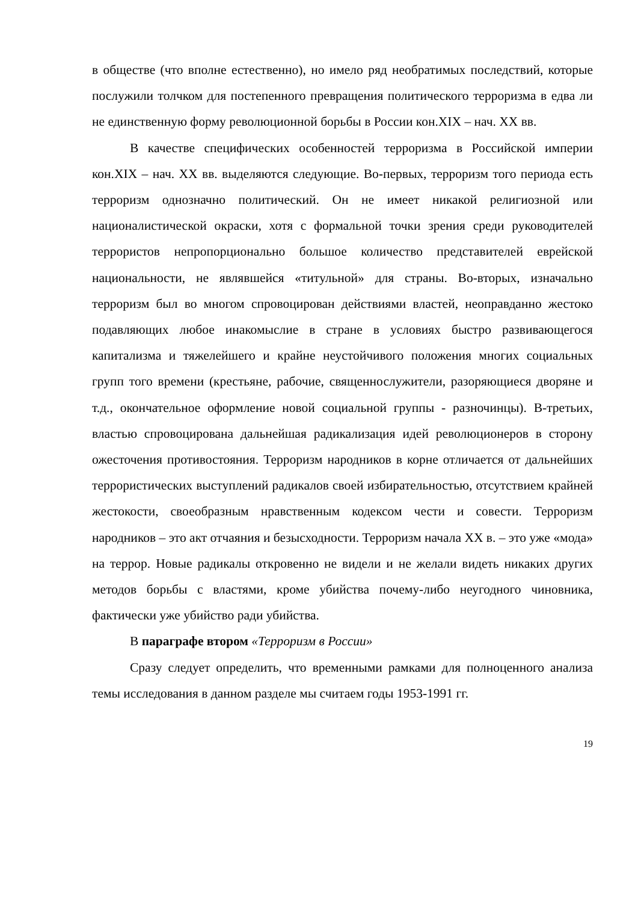в обществе (что вполне естественно), но имело ряд необратимых последствий, которые послужили толчком для постепенного превращения политического терроризма в едва ли не единственную форму революционной борьбы в России кон.XIX – нач. XX вв.
В качестве специфических особенностей терроризма в Российской империи кон.XIX – нач. XX вв. выделяются следующие. Во-первых, терроризм того периода есть терроризм однозначно политический. Он не имеет никакой религиозной или националистической окраски, хотя с формальной точки зрения среди руководителей террористов непропорционально большое количество представителей еврейской национальности, не являвшейся «титульной» для страны. Во-вторых, изначально терроризм был во многом спровоцирован действиями властей, неоправданно жестоко подавляющих любое инакомыслие в стране в условиях быстро развивающегося капитализма и тяжелейшего и крайне неустойчивого положения многих социальных групп того времени (крестьяне, рабочие, священнослужители, разоряющиеся дворяне и т.д., окончательное оформление новой социальной группы - разночинцы). В-третьих, властью спровоцирована дальнейшая радикализация идей революционеров в сторону ожесточения противостояния. Терроризм народников в корне отличается от дальнейших террористических выступлений радикалов своей избирательностью, отсутствием крайней жестокости, своеобразным нравственным кодексом чести и совести. Терроризм народников – это акт отчаяния и безысходности. Терроризм начала XX в. – это уже «мода» на террор. Новые радикалы откровенно не видели и не желали видеть никаких других методов борьбы с властями, кроме убийства почему-либо неугодного чиновника, фактически уже убийство ради убийства.
В параграфе втором «Терроризм в России»
Сразу следует определить, что временными рамками для полноценного анализа темы исследования в данном разделе мы считаем годы 1953-1991 гг.
19